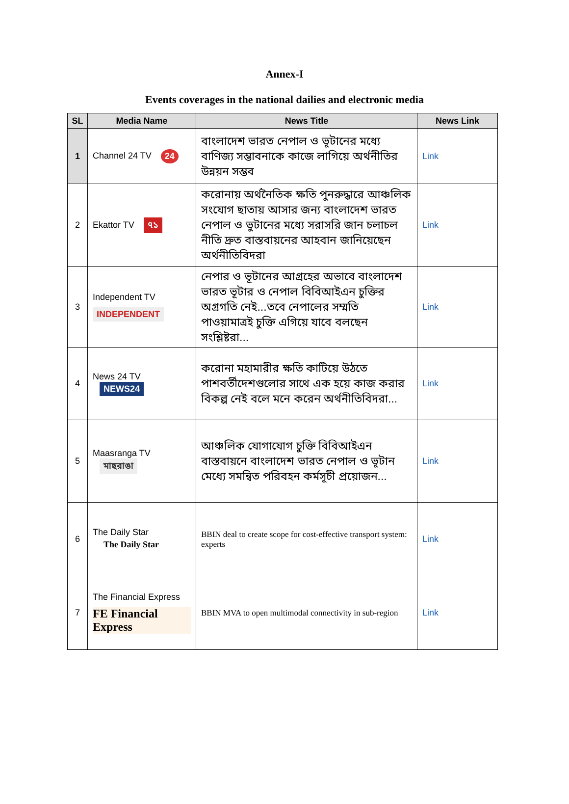Annex-I
Events coverages in the national dailies and electronic media
| SL | Media Name | News Title | News Link |
| --- | --- | --- | --- |
| 1 | Channel 24 TV 24 | বাংলাদেশ ভারত নেপাল ও ভূটানের মধ্যে বাণিজ্য সম্ভাবনাকে কাজে লাগিয়ে অর্থনীতির উন্নয়ন সম্ভব | Link |
| 2 | Ekattor TV ৭১ | করোনায় অর্থনৈতিক ক্ষতি পুনরুদ্ধারে আঞ্চলিক সংযোগ ছাতায় আসার জন্য বাংলাদেশ ভারত নেপাল ও ভুটানের মধ্যে সরাসরি জান চলাচল নীতি দ্রুত বাস্তবায়নের আহবান জানিয়েছেন অর্থনীতিবিদরা | Link |
| 3 | Independent TV INDEPENDENT | নেপার ও ভূটানের আগ্রহের অভাবে বাংলাদেশ ভারত ভূটার ও নেপাল বিবিআইএন চুক্তির অগ্রগতি নেই...তবে নেপালের সম্মতি পাওয়ামাত্রই চুক্তি এগিয়ে যাবে বলছেন সংশ্লিষ্টরা... | Link |
| 4 | News 24 TV NEWS24 | করোনা মহামারীর ক্ষতি কাটিয়ে উঠতে পাশবর্তীদেশগুলোর সাথে এক হয়ে কাজ করার বিকল্প নেই বলে মনে করেন অর্থনীতিবিদরা... | Link |
| 5 | Maasranga TV মাছরাঙা | আঞ্চলিক যোগাযোগ চুক্তি বিবিআইএন বাস্তবায়নে বাংলাদেশ ভারত নেপাল ও ভূটান মেধ্যে সমন্বিত পরিবহন কর্মসূচী প্রয়োজন... | Link |
| 6 | The Daily Star The Daily Star | BBIN deal to create scope for cost-effective transport system: experts | Link |
| 7 | The Financial Express FE Financial Express | BBIN MVA to open multimodal connectivity in sub-region | Link |